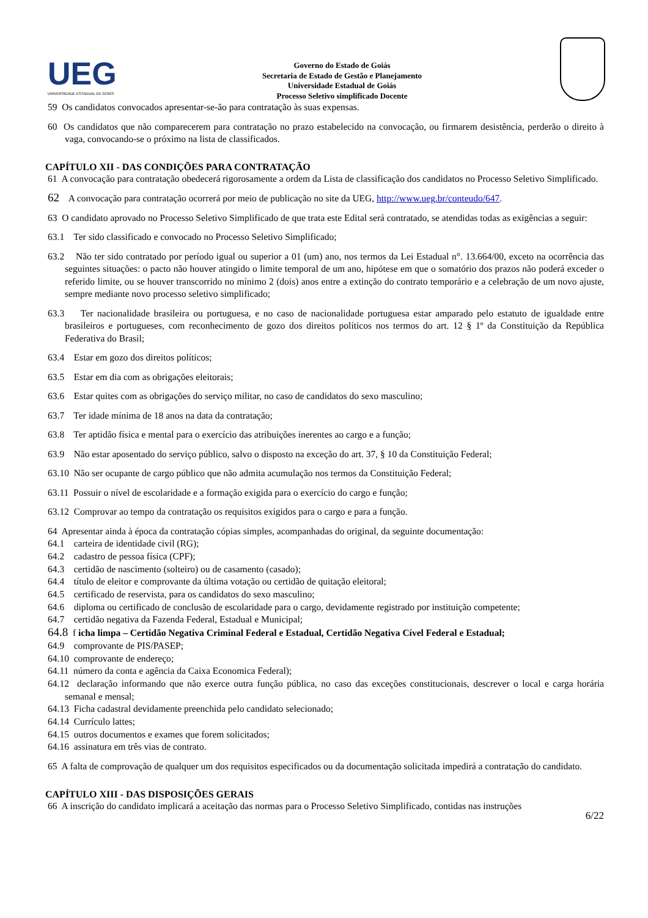UEG
UNIVERSIDADE ESTADUAL DE GOIÁS
Governo do Estado de Goiás
Secretaria de Estado de Gestão e Planejamento
Universidade Estadual de Goiás
Processo Seletivo simplificado Docente
59 Os candidatos convocados apresentar-se-ão para contratação às suas expensas.
60 Os candidatos que não comparecerem para contratação no prazo estabelecido na convocação, ou firmarem desistência, perderão o direito à vaga, convocando-se o próximo na lista de classificados.
CAPÍTULO XII - DAS CONDIÇÕES PARA CONTRATAÇÃO
61 A convocação para contratação obedecerá rigorosamente a ordem da Lista de classificação dos candidatos no Processo Seletivo Simplificado.
62 A convocação para contratação ocorrerá por meio de publicação no site da UEG, http://www.ueg.br/conteudo/647.
63 O candidato aprovado no Processo Seletivo Simplificado de que trata este Edital será contratado, se atendidas todas as exigências a seguir:
63.1 Ter sido classificado e convocado no Processo Seletivo Simplificado;
63.2 Não ter sido contratado por período igual ou superior a 01 (um) ano, nos termos da Lei Estadual n°. 13.664/00, exceto na ocorrência das seguintes situações: o pacto não houver atingido o limite temporal de um ano, hipótese em que o somatório dos prazos não poderá exceder o referido limite, ou se houver transcorrido no mínimo 2 (dois) anos entre a extinção do contrato temporário e a celebração de um novo ajuste, sempre mediante novo processo seletivo simplificado;
63.3 Ter nacionalidade brasileira ou portuguesa, e no caso de nacionalidade portuguesa estar amparado pelo estatuto de igualdade entre brasileiros e portugueses, com reconhecimento de gozo dos direitos políticos nos termos do art. 12 § 1º da Constituição da República Federativa do Brasil;
63.4 Estar em gozo dos direitos políticos;
63.5 Estar em dia com as obrigações eleitorais;
63.6 Estar quites com as obrigações do serviço militar, no caso de candidatos do sexo masculino;
63.7 Ter idade mínima de 18 anos na data da contratação;
63.8 Ter aptidão física e mental para o exercício das atribuições inerentes ao cargo e a função;
63.9 Não estar aposentado do serviço público, salvo o disposto na exceção do art. 37, § 10 da Constituição Federal;
63.10 Não ser ocupante de cargo público que não admita acumulação nos termos da Constituição Federal;
63.11 Possuir o nível de escolaridade e a formação exigida para o exercício do cargo e função;
63.12 Comprovar ao tempo da contratação os requisitos exigidos para o cargo e para a função.
64 Apresentar ainda à época da contratação cópias simples, acompanhadas do original, da seguinte documentação:
64.1 carteira de identidade civil (RG);
64.2 cadastro de pessoa física (CPF);
64.3 certidão de nascimento (solteiro) ou de casamento (casado);
64.4 título de eleitor e comprovante da última votação ou certidão de quitação eleitoral;
64.5 certificado de reservista, para os candidatos do sexo masculino;
64.6 diploma ou certificado de conclusão de escolaridade para o cargo, devidamente registrado por instituição competente;
64.7 certidão negativa da Fazenda Federal, Estadual e Municipal;
64.8 f icha limpa – Certidão Negativa Criminal Federal e Estadual, Certidão Negativa Cível Federal e Estadual;
64.9 comprovante de PIS/PASEP;
64.10 comprovante de endereço;
64.11 número da conta e agência da Caixa Economica Federal);
64.12 declaração informando que não exerce outra função pública, no caso das exceções constitucionais, descrever o local e carga horária semanal e mensal;
64.13 Ficha cadastral devidamente preenchida pelo candidato selecionado;
64.14 Currículo lattes;
64.15 outros documentos e exames que forem solicitados;
64.16 assinatura em três vias de contrato.
65 A falta de comprovação de qualquer um dos requisitos especificados ou da documentação solicitada impedirá a contratação do candidato.
CAPÍTULO XIII - DAS DISPOSIÇÕES GERAIS
66 A inscrição do candidato implicará a aceitação das normas para o Processo Seletivo Simplificado, contidas nas instruções
6/22